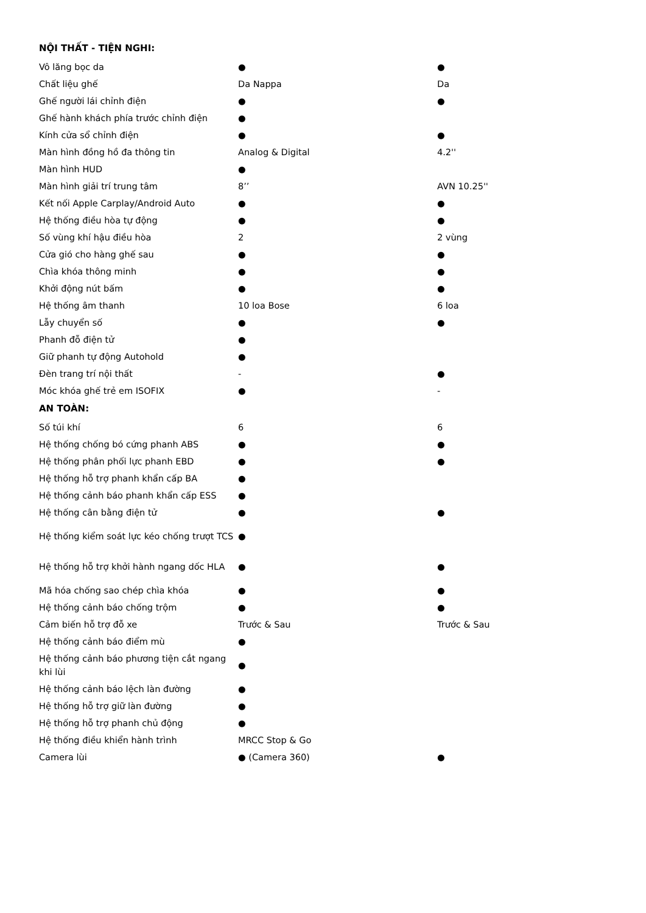| NỘI THẤT - TIỆN NGHI: | | |
| Vô lăng bọc da | ● | ● |
| Chất liệu ghế | Da Nappa | Da |
| Ghế người lái chỉnh điện | ● | ● |
| Ghế hành khách phía trước chỉnh điện | ● | |
| Kính cửa sổ chỉnh điện | ● | ● |
| Màn hình đồng hồ đa thông tin | Analog & Digital | 4.2'' |
| Màn hình HUD | ● | |
| Màn hình giải trí trung tâm | 8’’ | AVN 10.25'' |
| Kết nối Apple Carplay/Android Auto | ● | ● |
| Hệ thống điều hòa tự động | ● | ● |
| Số vùng khí hậu điều hòa | 2 | 2 vùng |
| Cửa gió cho hàng ghế sau | ● | ● |
| Chìa khóa thông minh | ● | ● |
| Khởi động nút bấm | ● | ● |
| Hệ thống âm thanh | 10 loa Bose | 6 loa |
| Lẫy chuyển số | ● | ● |
| Phanh đỗ điện tử | ● | |
| Giữ phanh tự động Autohold | ● | |
| Đèn trang trí nội thất | - | ● |
| Móc khóa ghế trẻ em ISOFIX | ● | - |
| AN TOÀN: | | |
| Số túi khí | 6 | 6 |
| Hệ thống chống bó cứng phanh ABS | ● | ● |
| Hệ thống phân phối lực phanh EBD | ● | ● |
| Hệ thống hỗ trợ phanh khẩn cấp BA | ● | |
| Hệ thống cảnh báo phanh khẩn cấp ESS | ● | |
| Hệ thống cân bằng điện tử | ● | ● |
| Hệ thống kiểm soát lực kéo chống trượt TCS | ● | |
| Hệ thống hỗ trợ khởi hành ngang dốc HLA | ● | ● |
| Mã hóa chống sao chép chìa khóa | ● | ● |
| Hệ thống cảnh báo chống trộm | ● | ● |
| Cảm biến hỗ trợ đỗ xe | Trước & Sau | Trước & Sau |
| Hệ thống cảnh báo điểm mù | ● | |
| Hệ thống cảnh báo phương tiện cắt ngang khi lùi | ● | |
| Hệ thống cảnh báo lệch làn đường | ● | |
| Hệ thống hỗ trợ giữ làn đường | ● | |
| Hệ thống hỗ trợ phanh chủ động | ● | |
| Hệ thống điều khiển hành trình | MRCC Stop & Go | |
| Camera lùi | ● (Camera 360) | ● |